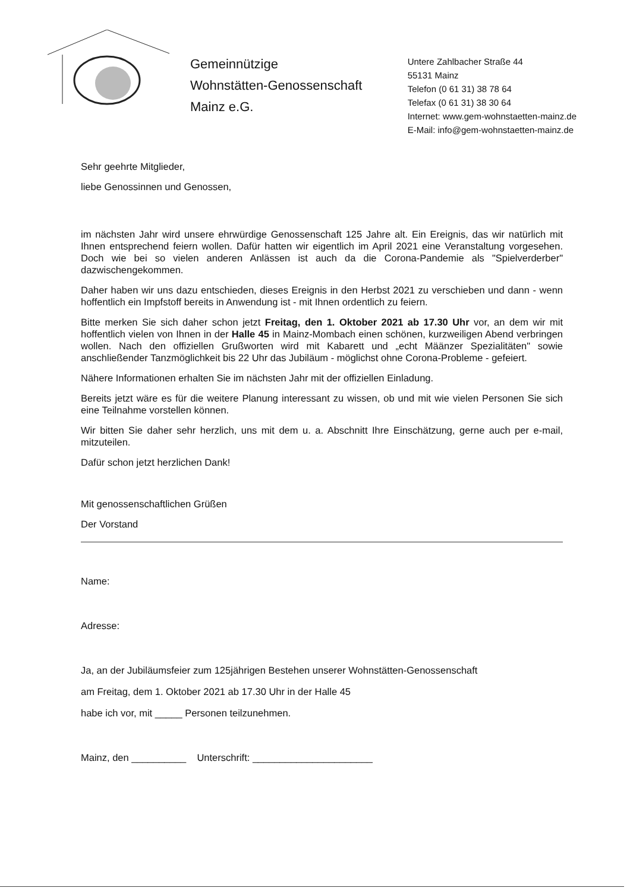Gemeinnützige
Wohnstätten-Genossenschaft
Mainz e.G.
Untere Zahlbacher Straße 44
55131 Mainz
Telefon (0 61 31) 38 78 64
Telefax (0 61 31) 38 30 64
Internet: www.gem-wohnstaetten-mainz.de
E-Mail: info@gem-wohnstaetten-mainz.de
Sehr geehrte Mitglieder,
liebe Genossinnen und Genossen,
im nächsten Jahr wird unsere ehrwürdige Genossenschaft 125 Jahre alt. Ein Ereignis, das wir natürlich mit Ihnen entsprechend feiern wollen. Dafür hatten wir eigentlich im April 2021 eine Veranstaltung vorgesehen. Doch wie bei so vielen anderen Anlässen ist auch da die Corona-Pandemie als "Spielverderber" dazwischengekommen.
Daher haben wir uns dazu entschieden, dieses Ereignis in den Herbst 2021 zu verschieben und dann - wenn hoffentlich ein Impfstoff bereits in Anwendung ist - mit Ihnen ordentlich zu feiern.
Bitte merken Sie sich daher schon jetzt Freitag, den 1. Oktober 2021 ab 17.30 Uhr vor, an dem wir mit hoffentlich vielen von Ihnen in der Halle 45 in Mainz-Mombach einen schönen, kurzweiligen Abend verbringen wollen. Nach den offiziellen Grußworten wird mit Kabarett und „echt Määnzer Spezialitäten" sowie anschließender Tanzmöglichkeit bis 22 Uhr das Jubiläum - möglichst ohne Corona-Probleme - gefeiert.
Nähere Informationen erhalten Sie im nächsten Jahr mit der offiziellen Einladung.
Bereits jetzt wäre es für die weitere Planung interessant zu wissen, ob und mit wie vielen Personen Sie sich eine Teilnahme vorstellen können.
Wir bitten Sie daher sehr herzlich, uns mit dem u. a. Abschnitt Ihre Einschätzung, gerne auch per e-mail, mitzuteilen.
Dafür schon jetzt herzlichen Dank!
Mit genossenschaftlichen Grüßen
Der Vorstand
Name:
Adresse:
Ja, an der Jubiläumsfeier zum 125jährigen Bestehen unserer Wohnstätten-Genossenschaft
am Freitag, dem 1. Oktober 2021 ab 17.30 Uhr in der Halle 45
habe ich vor, mit _____ Personen teilzunehmen.
Mainz, den __________ Unterschrift: ______________________